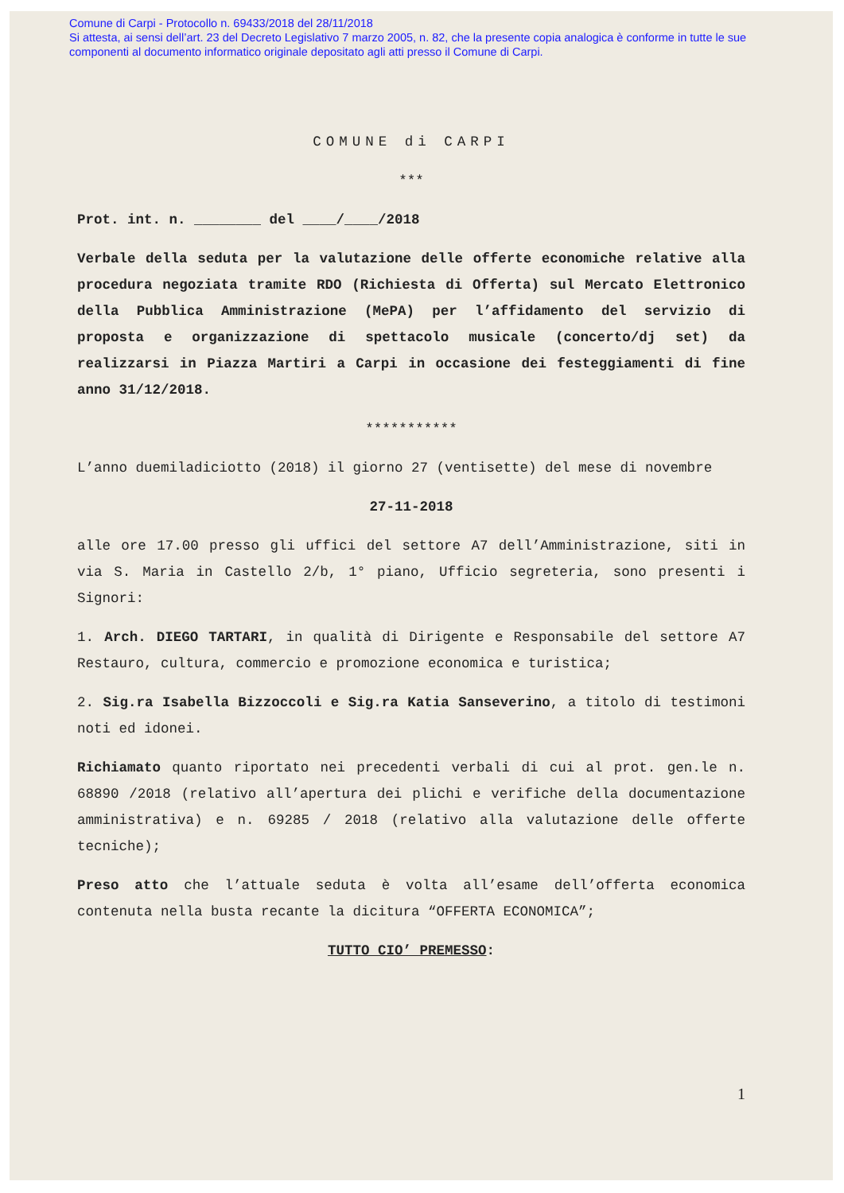Comune di Carpi - Protocollo n. 69433/2018 del 28/11/2018
Si attesta, ai sensi dell’art. 23 del Decreto Legislativo 7 marzo 2005, n. 82, che la presente copia analogica è conforme in tutte le sue componenti al documento informatico originale depositato agli atti presso il Comune di Carpi.
COMUNE di CARPI
***
Prot. int. n. ________ del ____/____/2018
Verbale della seduta per la valutazione delle offerte economiche relative alla procedura negoziata tramite RDO (Richiesta di Offerta) sul Mercato Elettronico della Pubblica Amministrazione (MePA) per l’affidamento del servizio di proposta e organizzazione di spettacolo musicale (concerto/dj set) da realizzarsi in Piazza Martiri a Carpi in occasione dei festeggiamenti di fine anno 31/12/2018.
***********
L’anno duemiladiciotto (2018) il giorno 27 (ventisette) del mese di novembre
27-11-2018
alle ore 17.00 presso gli uffici del settore A7 dell’Amministrazione, siti in via S. Maria in Castello 2/b, 1° piano, Ufficio segreteria, sono presenti i Signori:
1. Arch. DIEGO TARTARI, in qualità di Dirigente e Responsabile del settore A7 Restauro, cultura, commercio e promozione economica e turistica;
2. Sig.ra Isabella Bizzoccoli e Sig.ra Katia Sanseverino, a titolo di testimoni noti ed idonei.
Richiamato quanto riportato nei precedenti verbali di cui al prot. gen.le n. 68890 /2018 (relativo all’apertura dei plichi e verifiche della documentazione amministrativa) e n. 69285 / 2018 (relativo alla valutazione delle offerte tecniche);
Preso atto che l’attuale seduta è volta all’esame dell’offerta economica contenuta nella busta recante la dicitura “OFFERTA ECONOMICA”;
TUTTO CIO’ PREMESSO:
1